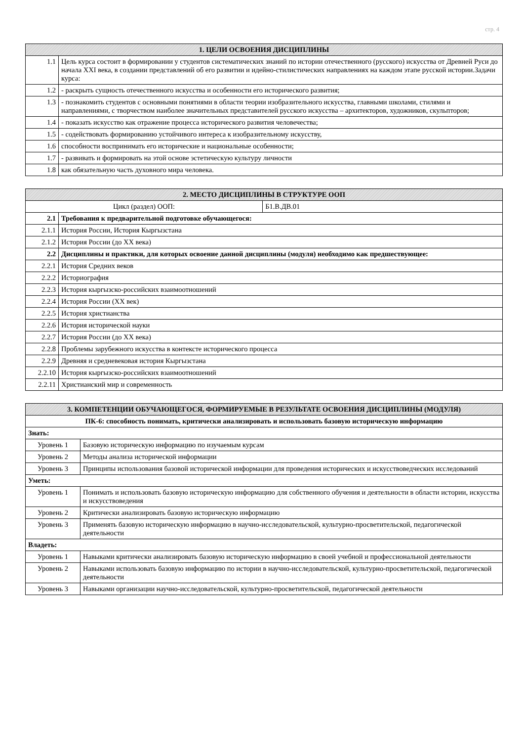стр. 4
| 1. ЦЕЛИ ОСВОЕНИЯ ДИСЦИПЛИНЫ | |
| --- | --- |
| 1.1 | Цель курса состоит в формировании у студентов систематических знаний по истории отечественного (русского) искусства от Древней Руси до начала XXI века, в создании представлений об его развитии и идейно-стилистических направлениях на каждом этапе русской истории.Задачи курса: |
| 1.2 | - раскрыть сущность отечественного искусства и особенности его исторического развития; |
| 1.3 | - познакомить студентов с основными понятиями в области теории изобразительного искусства, главными школами, стилями и направлениями, с творчеством наиболее значительных представителей русского искусства – архитекторов, художников, скульпторов; |
| 1.4 | - показать искусство как отражение процесса исторического развития человечества; |
| 1.5 | - содействовать формированию устойчивого интереса к изобразительному искусству, |
| 1.6 | способности воспринимать его исторические и национальные особенности; |
| 1.7 | - развивать и формировать на этой основе эстетическую культуру личности |
| 1.8 | как обязательную часть духовного мира человека. |
| 2. МЕСТО ДИСЦИПЛИНЫ В СТРУКТУРЕ ООП | | |
| --- | --- | --- |
| Цикл (раздел) ООП: | | Б1.В.ДВ.01 |
| 2.1 | Требования к предварительной подготовке обучающегося: | |
| 2.1.1 | История России, История Кыргызстана | |
| 2.1.2 | История России (до XX века) | |
| 2.2 | Дисциплины и практики, для которых освоение данной дисциплины (модуля) необходимо как предшествующее: | |
| 2.2.1 | История Средних веков | |
| 2.2.2 | Историография | |
| 2.2.3 | История кыргызско-российских взаимоотношений | |
| 2.2.4 | История России (XX век) | |
| 2.2.5 | История христианства | |
| 2.2.6 | История исторической науки | |
| 2.2.7 | История России (до XX века) | |
| 2.2.8 | Проблемы зарубежного искусства в контексте исторического процесса | |
| 2.2.9 | Древняя и средневековая история Кыргызстана | |
| 2.2.10 | История кыргызско-российских взаимоотношений | |
| 2.2.11 | Христианский мир и современность | |
| 3. КОМПЕТЕНЦИИ ОБУЧАЮЩЕГОСЯ, ФОРМИРУЕМЫЕ В РЕЗУЛЬТАТЕ ОСВОЕНИЯ ДИСЦИПЛИНЫ (МОДУЛЯ) | |
| --- | --- |
| ПК-6: способность понимать, критически анализировать и использовать базовую историческую информацию | |
| Знать: | |
| Уровень 1 | Базовую историческую информацию по изучаемым курсам |
| Уровень 2 | Методы анализа исторической информации |
| Уровень 3 | Принципы использования базовой исторической информации для проведения исторических и искусствоведческих исследований |
| Уметь: | |
| Уровень 1 | Понимать и использовать базовую историческую информацию для собственного обучения и деятельности в области истории, искусства и искусствоведения |
| Уровень 2 | Критически анализировать базовую историческую информацию |
| Уровень 3 | Применять базовую историческую информацию в научно-исследовательской, культурно-просветительской, педагогической деятельности |
| Владеть: | |
| Уровень 1 | Навыками критически анализировать базовую историческую информацию в своей учебной и профессиональной деятельности |
| Уровень 2 | Навыками использовать базовую информацию по истории в научно-исследовательской, культурно-просветительской, педагогической деятельности |
| Уровень 3 | Навыками организации научно-исследовательской, культурно-просветительской, педагогической деятельности |